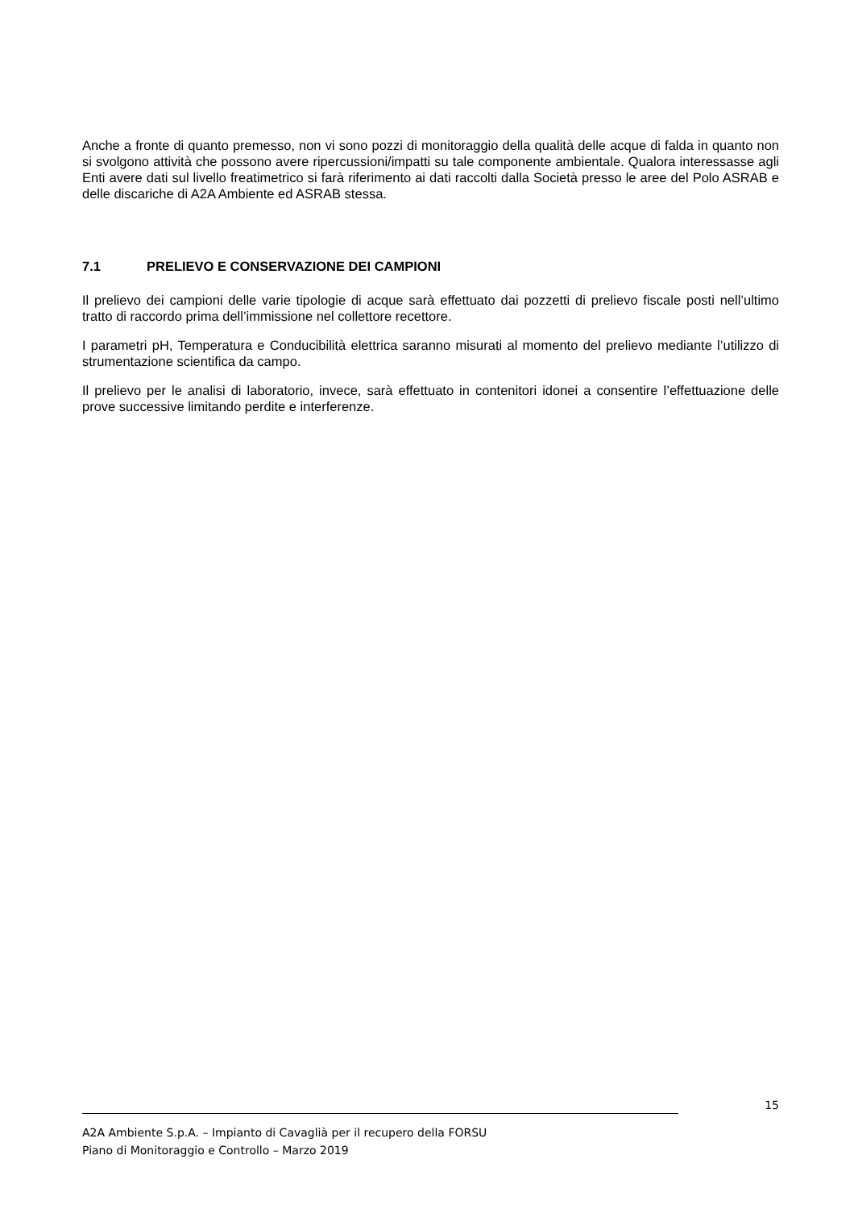Anche a fronte di quanto premesso, non vi sono pozzi di monitoraggio della qualità delle acque di falda in quanto non si svolgono attività che possono avere ripercussioni/impatti su tale componente ambientale. Qualora interessasse agli Enti avere dati sul livello freatimetrico si farà riferimento ai dati raccolti dalla Società presso le aree del Polo ASRAB e delle discariche di A2A Ambiente ed ASRAB stessa.
7.1 PRELIEVO E CONSERVAZIONE DEI CAMPIONI
Il prelievo dei campioni delle varie tipologie di acque sarà effettuato dai pozzetti di prelievo fiscale posti nell’ultimo tratto di raccordo prima dell’immissione nel collettore recettore.
I parametri pH, Temperatura e Conducibilità elettrica saranno misurati al momento del prelievo mediante l’utilizzo di strumentazione scientifica da campo.
Il prelievo per le analisi di laboratorio, invece, sarà effettuato in contenitori idonei a consentire l’effettuazione delle prove successive limitando perdite e interferenze.
15
A2A Ambiente S.p.A. – Impianto di Cavaglià per il recupero della FORSU
Piano di Monitoraggio e Controllo – Marzo 2019